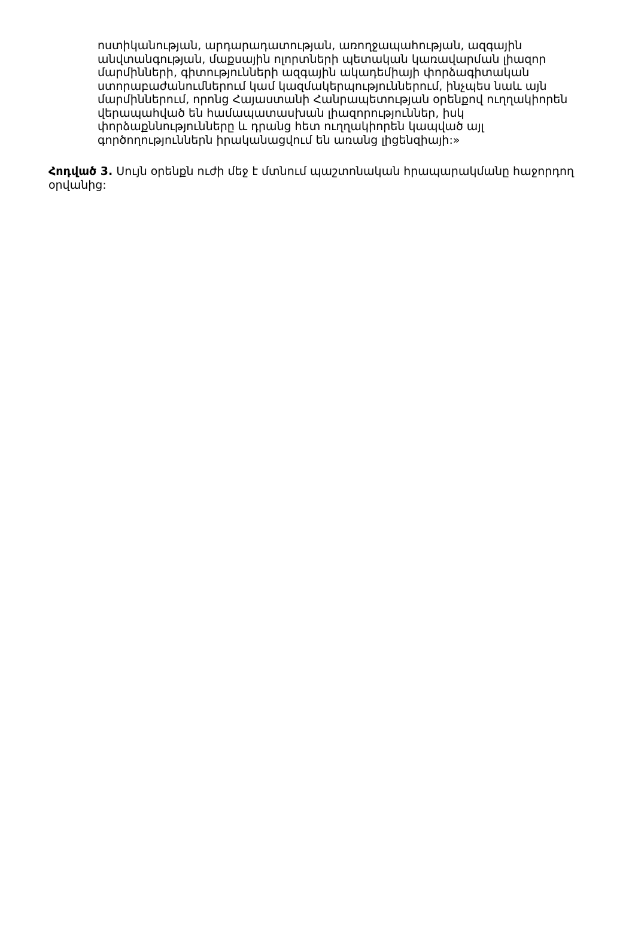ոստիկանության, արդարադատության, առողջապահության, ազգային անվտանգության, մաքսային ոլորտների պետական կառավարման լիազոր մարմինների, գիտությունների ազգային ակադեմիայի փորձագիտական ստորաբաժանումներում կամ կազմակերպություններում, ինչպես նաև այն մարմիններում, որոնց Հայաստանի Հանրապետության օրենքով ուղղակիորեն վերապահված են համապատասխան լիազորություններ, իսկ փորձաքննությունները և դրանց հետ ուղղակիորեն կապված այլ գործողություններն իրականացվում են առանց լիցենզիայի:»
Հոդված 3. Սույն օրենքն ուժի մեջ է մտնում պաշտոնական հրապարակմանը հաջորդող օրվանից: